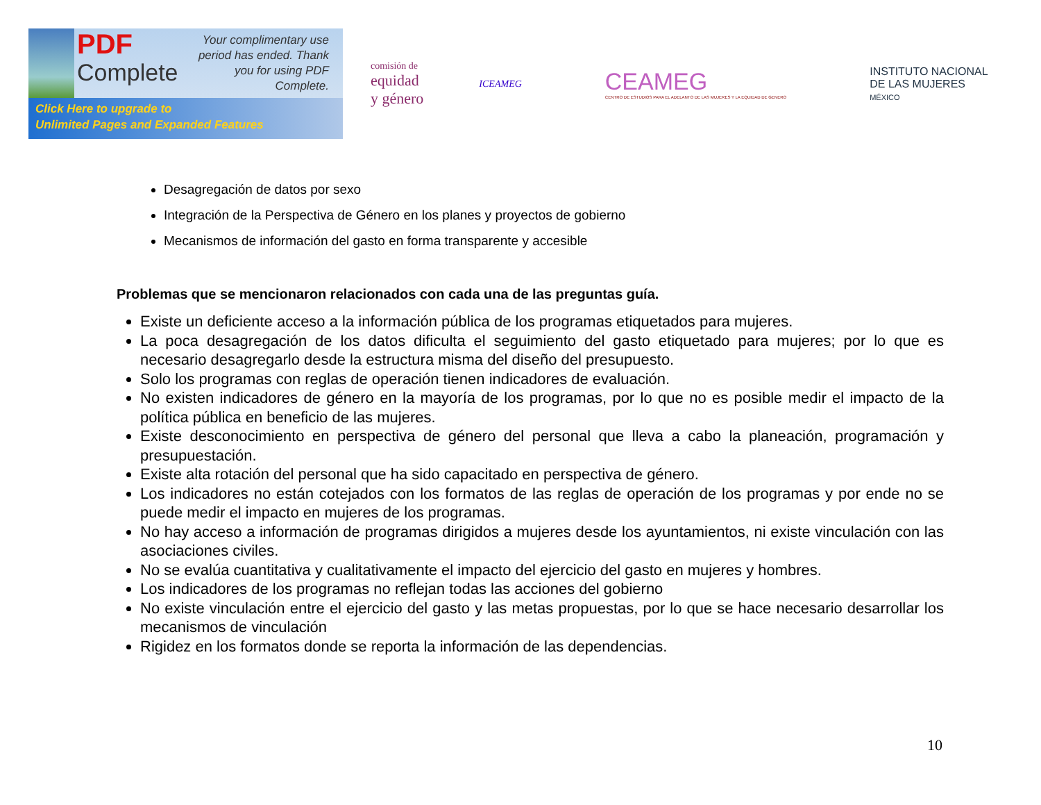PDF
Complete
Your complimentary use period has ended. Thank you for using PDF Complete.
Click Here to upgrade to
Unlimited Pages and Expanded Features
comisión de
equidad
y género
ICEAMEG
CEAMEG
CENTRO DE ESTUDIOS PARA EL ADELANTO DE LAS MUJERES Y LA EQUIDAD DE GENERO
INSTITUTO NACIONAL
DE LAS MUJERES
MÉXICO
Desagregación de datos por sexo
Integración de la Perspectiva de Género en los planes y proyectos de gobierno
Mecanismos de información del gasto en forma transparente y accesible
Problemas que se mencionaron relacionados con cada una de las preguntas guía.
Existe un deficiente acceso a la información pública de los programas etiquetados para mujeres.
La poca desagregación de los datos dificulta el seguimiento del gasto etiquetado para mujeres; por lo que es necesario desagregarlo desde la estructura misma del diseño del presupuesto.
Solo los programas con reglas de operación tienen indicadores de evaluación.
No existen indicadores de género en la mayoría de los programas, por lo que no es posible medir el impacto de la política pública en beneficio de las mujeres.
Existe desconocimiento en perspectiva de género del personal que lleva a cabo la planeación, programación y presupuestación.
Existe alta rotación del personal que ha sido capacitado en perspectiva de género.
Los indicadores no están cotejados con los formatos de las reglas de operación de los programas y por ende no se puede medir el impacto en mujeres de los programas.
No hay acceso a información de programas dirigidos a mujeres desde los ayuntamientos, ni existe vinculación con las asociaciones civiles.
No se evalúa cuantitativa y cualitativamente el impacto del ejercicio del gasto en mujeres y hombres.
Los indicadores de los programas no reflejan todas las acciones del gobierno
No existe vinculación entre el ejercicio del gasto y las metas propuestas, por lo que se hace necesario desarrollar los mecanismos de vinculación
Rigidez en los formatos donde se reporta la información de las dependencias.
10